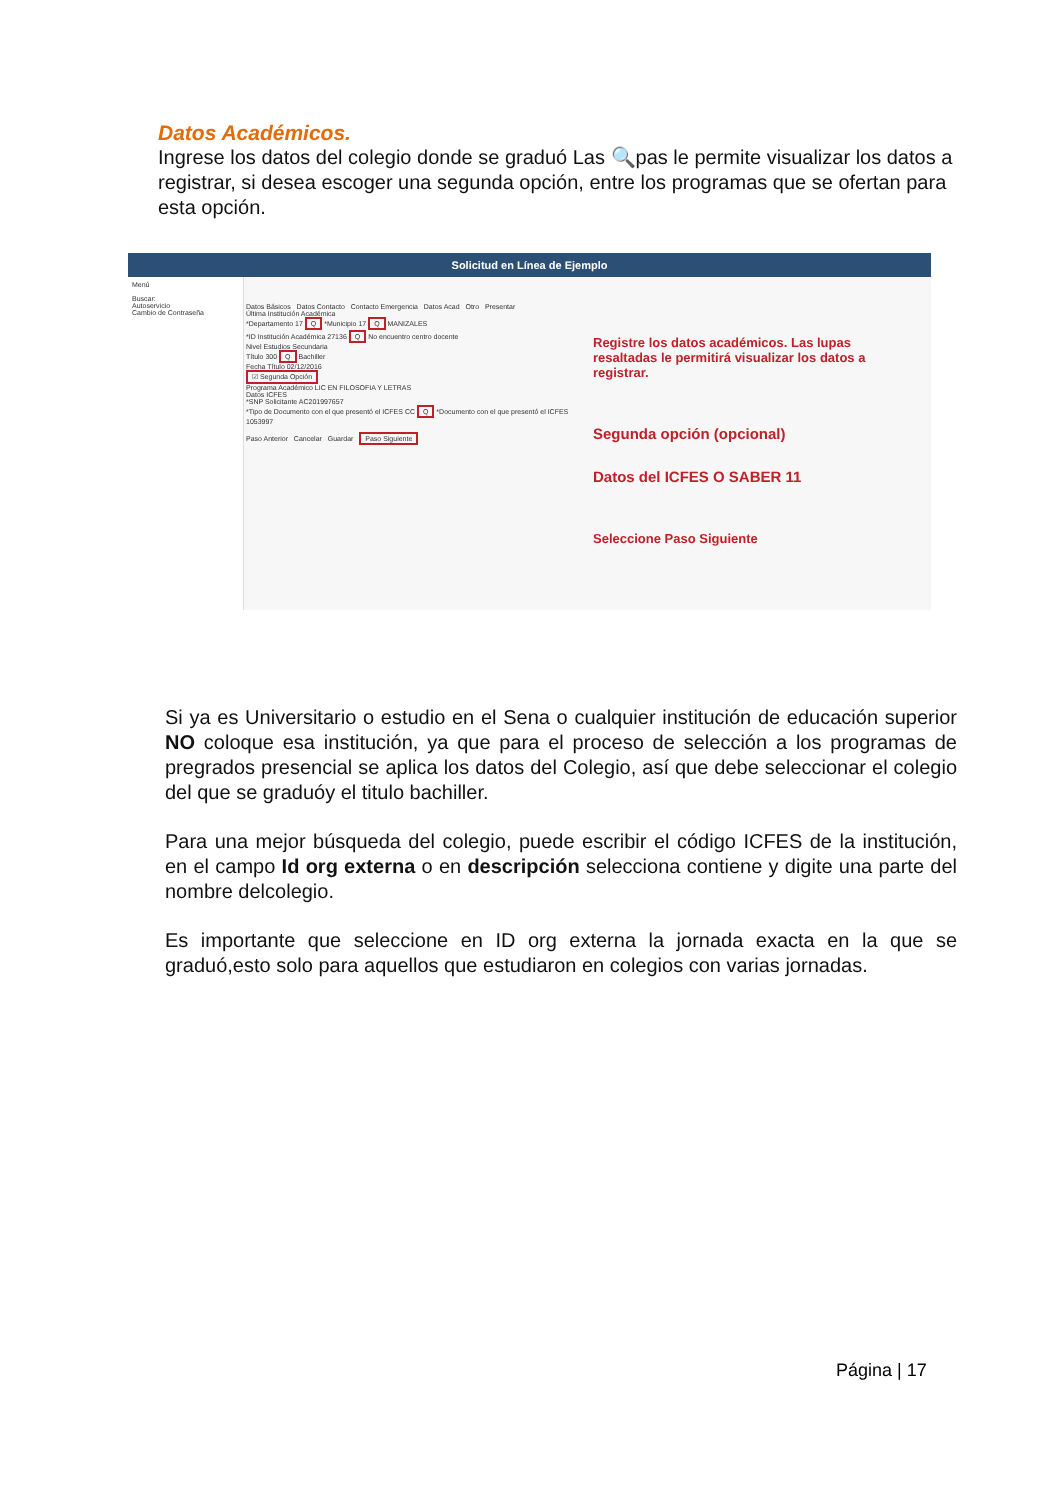Datos Académicos.
Ingrese los datos del colegio donde se graduó Las 🔍pas le permite visualizar los datos a registrar, si desea escoger una segunda opción, entre los programas que se ofertan para esta opción.
Solicitud en Línea de Ejemplo
Menú
Buscar:
Autoservicio
Cambio de Contraseña
Datos Básicos Datos Contacto Contacto Emergencia Datos Acad Otro Presentar
Última Institución Académica
*Departamento 17 Q *Municipio 17 Q MANIZALES
*ID Institución Académica 27136 Q No encuentro centro docente
Nivel Estudios Secundaria
Título 300 Q Bachiller
Fecha Título 02/12/2016
☑ Segunda Opción
Programa Académico LIC EN FILOSOFIA Y LETRAS
Datos ICFES
*SNP Solicitante AC201997657
*Tipo de Documento con el que presentó el ICFES CC Q *Documento con el que presentó el ICFES 1053997
Paso Anterior Cancelar Guardar Paso Siguiente
Registre los datos académicos. Las lupas resaltadas le permitirá visualizar los datos a registrar.
Segunda opción (opcional)
Datos del ICFES O SABER 11
Seleccione Paso Siguiente
Si ya es Universitario o estudio en el Sena o cualquier institución de educación superior NO coloque esa institución, ya que para el proceso de selección a los programas de pregrados presencial se aplica los datos del Colegio, así que debe seleccionar el colegio del que se graduóy el titulo bachiller.
Para una mejor búsqueda del colegio, puede escribir el código ICFES de la institución, en el campo Id org externa o en descripción selecciona contiene y digite una parte del nombre delcolegio.
Es importante que seleccione en ID org externa la jornada exacta en la que se graduó,esto solo para aquellos que estudiaron en colegios con varias jornadas.
Página | 17